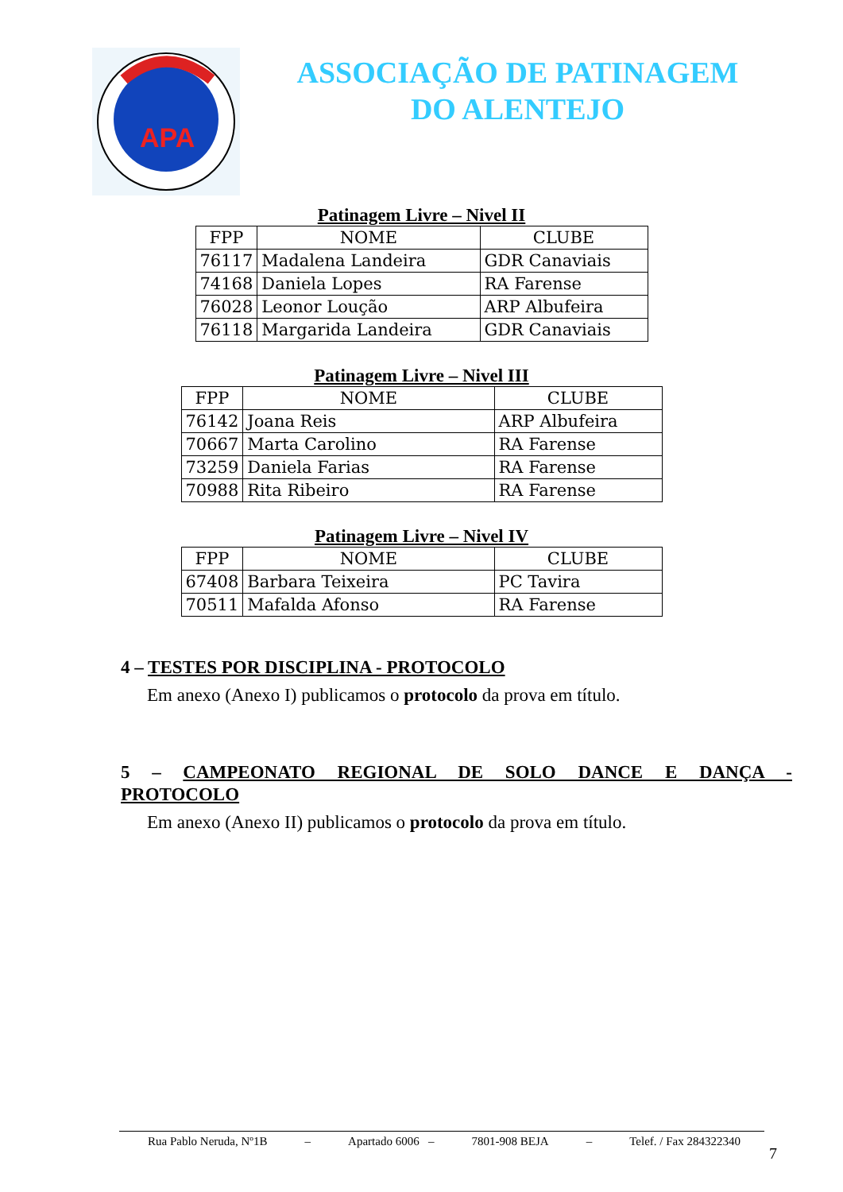APA
ASSOCIAÇÃO DE PATINAGEM
DO ALENTEJO
Patinagem Livre – Nivel II
| FPP | NOME | CLUBE |
| --- | --- | --- |
| 76117 | Madalena Landeira | GDR Canaviais |
| 74168 | Daniela Lopes | RA Farense |
| 76028 | Leonor Loução | ARP Albufeira |
| 76118 | Margarida Landeira | GDR Canaviais |
Patinagem Livre – Nivel III
| FPP | NOME | CLUBE |
| --- | --- | --- |
| 76142 | Joana Reis | ARP Albufeira |
| 70667 | Marta Carolino | RA Farense |
| 73259 | Daniela Farias | RA Farense |
| 70988 | Rita Ribeiro | RA Farense |
Patinagem Livre – Nivel IV
| FPP | NOME | CLUBE |
| --- | --- | --- |
| 67408 | Barbara Teixeira | PC Tavira |
| 70511 | Mafalda Afonso | RA Farense |
4 – TESTES POR DISCIPLINA - PROTOCOLO
Em anexo (Anexo I) publicamos o protocolo da prova em título.
5 – CAMPEONATO REGIONAL DE SOLO DANCE E DANÇA - PROTOCOLO
Em anexo (Anexo II) publicamos o protocolo da prova em título.
Rua Pablo Neruda, Nº1B – Apartado 6006 – 7801-908 BEJA – Telef. / Fax 284322340
7